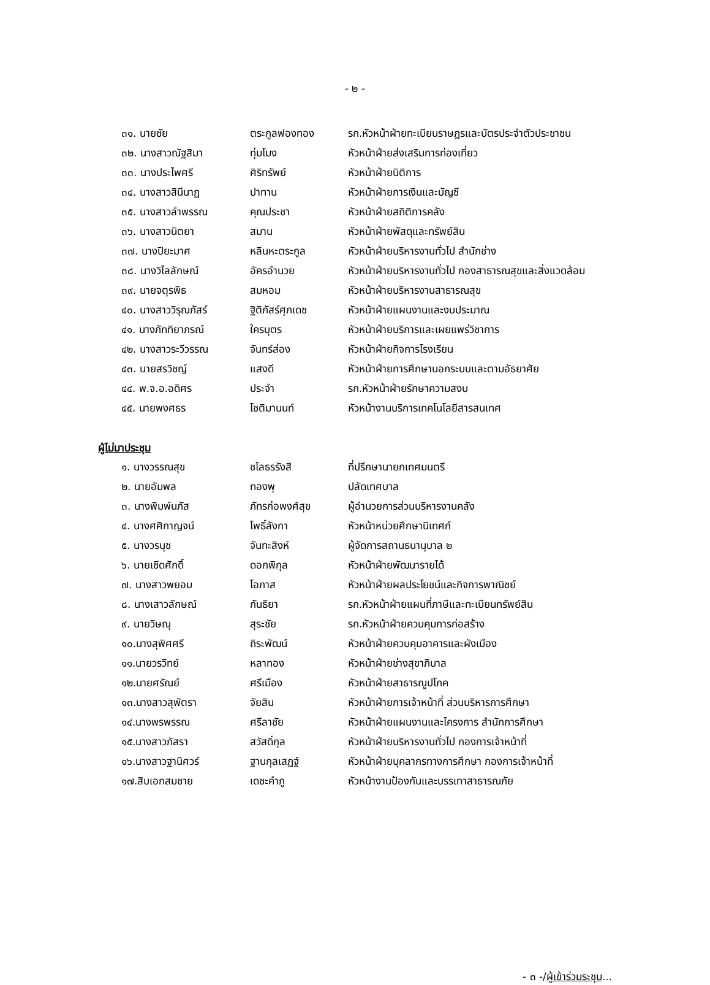- ๒ -
| ๓๑. นายชัย | ตระกูลฟองทอง | รก.หัวหน้าฝ่ายทะเบียนราษฎรและบัตรประจำตัวประชาชน |
| ๓๒. นางสาวณัฐสิมา | ทุ่มโมง | หัวหน้าฝ่ายส่งเสริมการท่องเที่ยว |
| ๓๓. นางประไพศรี | ศิริทรัพย์ | หัวหน้าฝ่ายนิติการ |
| ๓๔. นางสาวสินีนาฏ | ปาทาน | หัวหน้าฝ่ายการเงินและบัญชี |
| ๓๕. นางสาวลำพรรณ | คุณประชา | หัวหน้าฝ่ายสถิติการคลัง |
| ๓๖. นางสาวนิตยา | สมาน | หัวหน้าฝ่ายพัสดุและทรัพย์สิน |
| ๓๗. นางปิยะมาศ | หลินหะตระกูล | หัวหน้าฝ่ายบริหารงานทั่วไป สำนักช่าง |
| ๓๘. นางวิไลลักษณ์ | อัครอำนวย | หัวหน้าฝ่ายบริหารงานทั่วไป กองสาธารณสุขและสิ่งแวดล้อม |
| ๓๙. นายจตุรพิธ | สมหอม | หัวหน้าฝ่ายบริหารงานสาธารณสุข |
| ๔๐. นางสาววิรุณภัสร์ | ฐิติภัสร์ศุภเดช | หัวหน้าฝ่ายแผนงานและงบประมาณ |
| ๔๑. นางภัททิยาภรณ์ | ใครบุตร | หัวหน้าฝ่ายบริการและเผยแพร่วิชาการ |
| ๔๒. นางสาวระวีวรรณ | จันทร์ส่อง | หัวหน้าฝ่ายกิจการโรงเรียน |
| ๔๓. นายสรวิชญ์ | แสงดี | หัวหน้าฝ่ายการศึกษานอกระบบและตามอัธยาศัย |
| ๔๔. พ.จ.อ.อดิศร | ประจำ | รก.หัวหน้าฝ่ายรักษาความสงบ |
| ๔๕. นายพงศธร | โชติมานนท์ | หัวหน้างานบริการเทคโนโลยีสารสนเทศ |
ผู้ไม่มาประชุม
| ๑. นางวรรณสุข | ชโลธรรังสี | ที่ปรึกษานายกเทศมนตรี |
| ๒. นายอัมพล | ทองพุ | ปลัดเทศบาล |
| ๓. นางพิมพ์นภัส | ภัทรก่อพงศ์สุข | ผู้อำนวยการส่วนบริหารงานคลัง |
| ๔. นางศศิกาญจน์ | โพธิ์ลังกา | หัวหน้าหน่วยศึกษานิเทศก์ |
| ๕. นางวรนุช | จันทะสิงห์ | ผู้จัดการสถานธนานุบาล ๒ |
| ๖. นายเชิดศักดิ์ | ดอกพิกุล | หัวหน้าฝ่ายพัฒนารายได้ |
| ๗. นางสาวพยอม | โอภาส | หัวหน้าฝ่ายผลประโยชน์และกิจการพาณิชย์ |
| ๘. นางเสาวลักษณ์ | กันธิยา | รก.หัวหน้าฝ่ายแผนที่ภาษีและทะเบียนทรัพย์สิน |
| ๙. นายวิษณุ | สุระชัย | รก.หัวหน้าฝ่ายควบคุมการก่อสร้าง |
| ๑๐.นางสุพิศศรี | ถิระพัฒน์ | หัวหน้าฝ่ายควบคุมอาคารและผังเมือง |
| ๑๑.นายวรวิทย์ | หลาทอง | หัวหน้าฝ่ายช่างสุขาภิบาล |
| ๑๒.นายศรัณย์ | ศรีเมือง | หัวหน้าฝ่ายสาธารณูปโภค |
| ๑๓.นางสาวสุพัตรา | จัยสิน | หัวหน้าฝ่ายการเจ้าหน้าที่ ส่วนบริหารการศึกษา |
| ๑๔.นางพรพรรณ | ศรีลาชัย | หัวหน้าฝ่ายแผนงานและโครงการ สำนักการศึกษา |
| ๑๕.นางสาวภัสรา | สวัสดิ์กุล | หัวหน้าฝ่ายบริหารงานทั่วไป กองการเจ้าหน้าที่ |
| ๑๖.นางสาวฐานิศวร์ | ฐานกุลเสฏฐ์ | หัวหน้าฝ่ายบุคลากรทางการศึกษา กองการเจ้าหน้าที่ |
| ๑๗.สิบเอกสมชาย | เดชะคำภู | หัวหน้างานป้องกันและบรรเทาสาธารณภัย |
- ๓ -/ผู้เข้าร่วมระชุม...